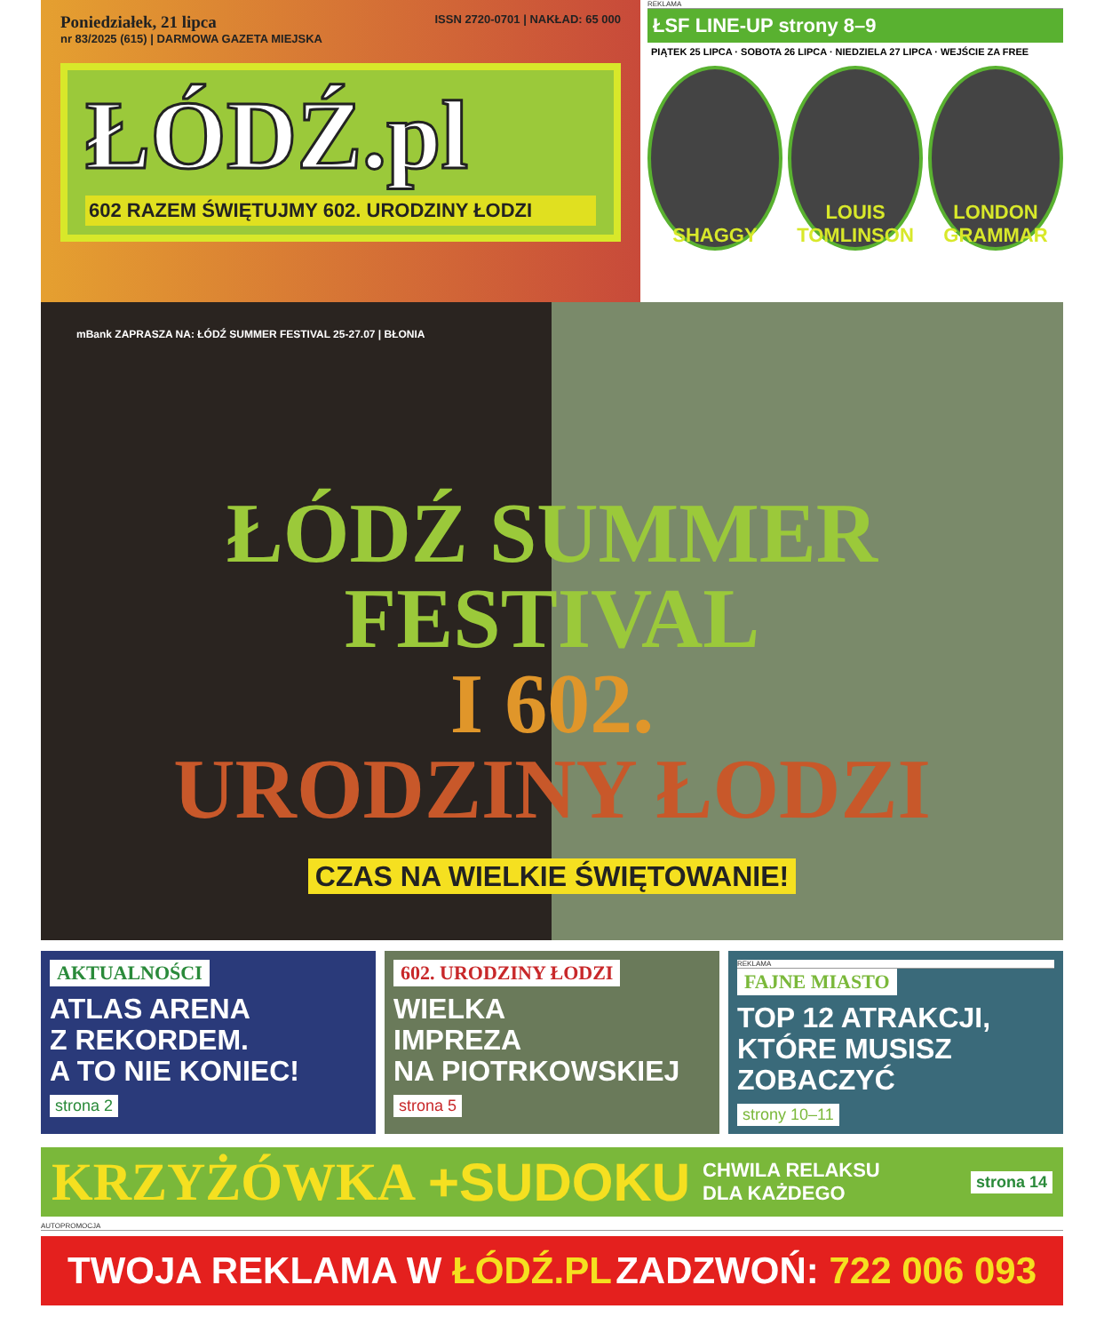Poniedziałek, 21 lipca ISSN 2720-0701 | NAKŁAD: 65 000
nr 83/2025 (615) | DARMOWA GAZETA MIEJSKA
ŁÓDŹ.pl
602 RAZEM ŚWIĘTUJMY 602. URODZINY ŁODZI
REKLAMA
ŁSF LINE-UP strony 8–9
PIĄTEK 25 LIPCA · SOBOTA 26 LIPCA · NIEDZIELA 27 LIPCA · WEJŚCIE ZA FREE
SHAGGY LOUIS TOMLINSON LONDON GRAMMAR
mBank ZAPRASZA NA: ŁÓDŹ SUMMER FESTIVAL 25-27.07 | BŁONIA
ŁÓDŹ SUMMER
FESTIVAL
I 602.
URODZINY ŁODZI
CZAS NA WIELKIE ŚWIĘTOWANIE!
AKTUALNOŚCI
ATLAS ARENA
Z REKORDEM.
A TO NIE KONIEC!
strona 2
602. URODZINY ŁODZI
WIELKA
IMPREZA
NA PIOTRKOWSKIEJ
strona 5
REKLAMA
FAJNE MIASTO
TOP 12 ATRAKCJI,
KTÓRE MUSISZ
ZOBACZYĆ
strony 10–11
KRZYŻÓWKA +SUDOKU CHWILA RELAKSU
DLA KAŻDEGO strona 14
AUTOPROMOCJA
TWOJA REKLAMA W ŁÓDŹ.PL ZADZWOŃ: 722 006 093